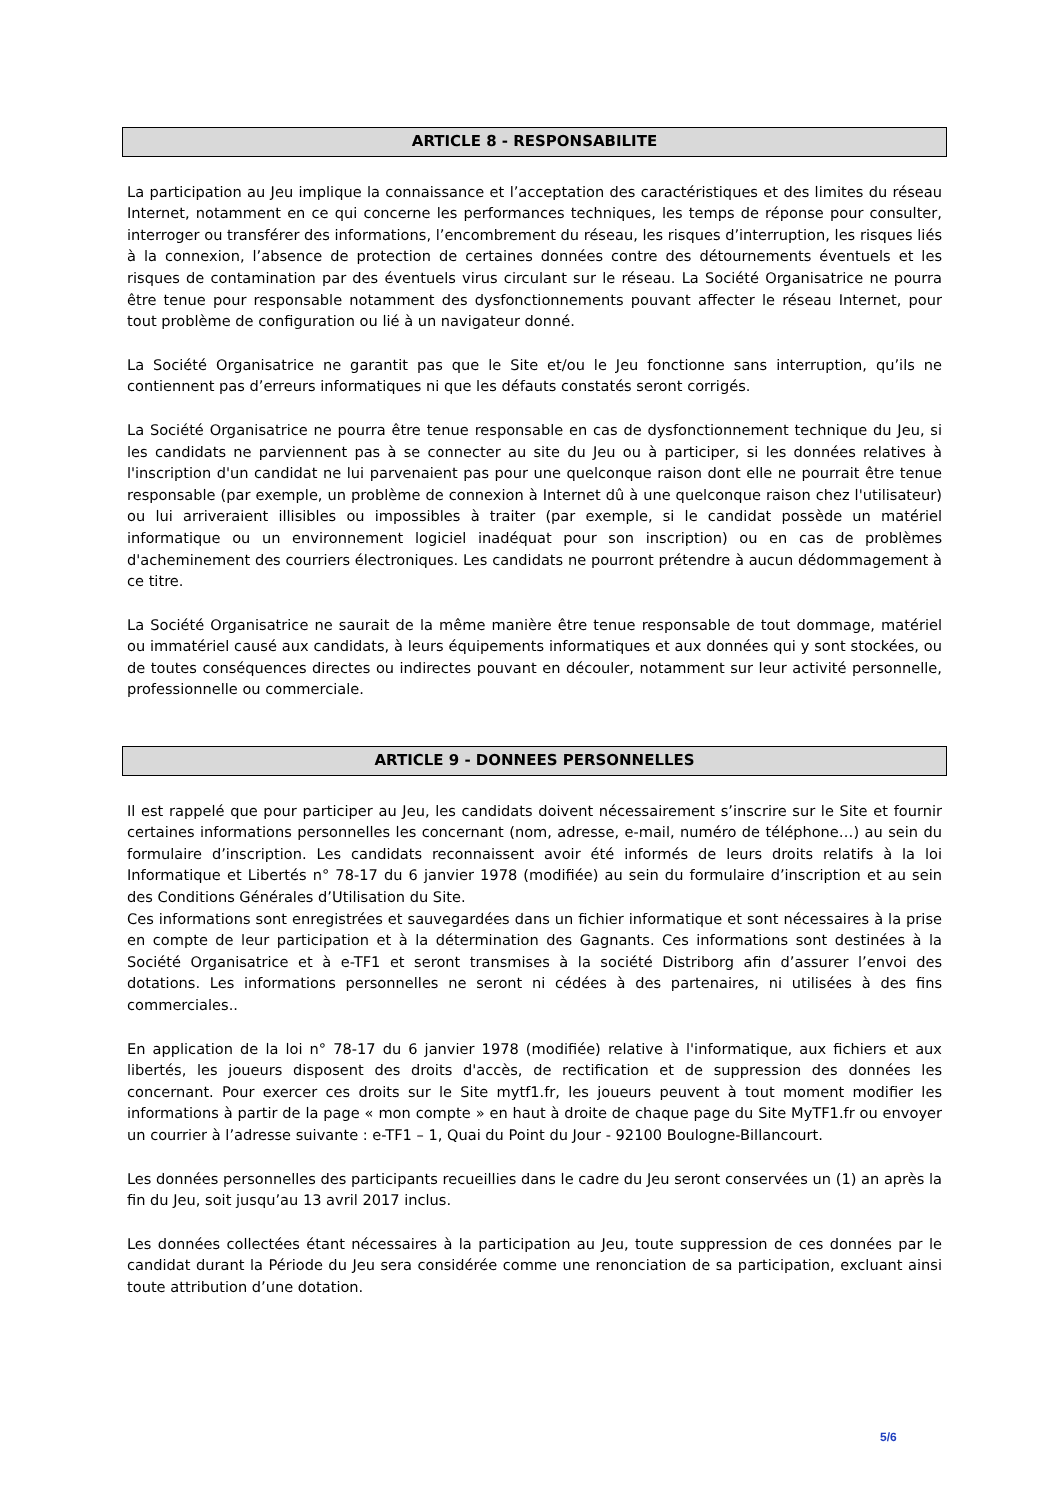ARTICLE 8 - RESPONSABILITE
La participation au Jeu implique la connaissance et l’acceptation des caractéristiques et des limites du réseau Internet, notamment en ce qui concerne les performances techniques, les temps de réponse pour consulter, interroger ou transférer des informations, l’encombrement du réseau, les risques d’interruption, les risques liés à la connexion, l’absence de protection de certaines données contre des détournements éventuels et les risques de contamination par des éventuels virus circulant sur le réseau. La Société Organisatrice ne pourra être tenue pour responsable notamment des dysfonctionnements pouvant affecter le réseau Internet, pour tout problème de configuration ou lié à un navigateur donné.
La Société Organisatrice ne garantit pas que le Site et/ou le Jeu fonctionne sans interruption, qu’ils ne contiennent pas d’erreurs informatiques ni que les défauts constatés seront corrigés.
La Société Organisatrice ne pourra être tenue responsable en cas de dysfonctionnement technique du Jeu, si les candidats ne parviennent pas à se connecter au site du Jeu ou à participer, si les données relatives à l'inscription d'un candidat ne lui parvenaient pas pour une quelconque raison dont elle ne pourrait être tenue responsable (par exemple, un problème de connexion à Internet dû à une quelconque raison chez l'utilisateur) ou lui arriveraient illisibles ou impossibles à traiter (par exemple, si le candidat possède un matériel informatique ou un environnement logiciel inadéquat pour son inscription) ou en cas de problèmes d'acheminement des courriers électroniques. Les candidats ne pourront prétendre à aucun dédommagement à ce titre.
La Société Organisatrice ne saurait de la même manière être tenue responsable de tout dommage, matériel ou immatériel causé aux candidats, à leurs équipements informatiques et aux données qui y sont stockées, ou de toutes conséquences directes ou indirectes pouvant en découler, notamment sur leur activité personnelle, professionnelle ou commerciale.
ARTICLE 9 - DONNEES PERSONNELLES
Il est rappelé que pour participer au Jeu, les candidats doivent nécessairement s’inscrire sur le Site et fournir certaines informations personnelles les concernant (nom, adresse, e-mail, numéro de téléphone…) au sein du formulaire d’inscription. Les candidats reconnaissent avoir été informés de leurs droits relatifs à la loi Informatique et Libertés n° 78-17 du 6 janvier 1978 (modifiée) au sein du formulaire d’inscription et au sein des Conditions Générales d’Utilisation du Site.
Ces informations sont enregistrées et sauvegardées dans un fichier informatique et sont nécessaires à la prise en compte de leur participation et à la détermination des Gagnants. Ces informations sont destinées à la Société Organisatrice et à e-TF1 et seront transmises à la société Distriborg afin d’assurer l’envoi des dotations. Les informations personnelles ne seront ni cédées à des partenaires, ni utilisées à des fins commerciales..
En application de la loi n° 78-17 du 6 janvier 1978 (modifiée) relative à l'informatique, aux fichiers et aux libertés, les joueurs disposent des droits d'accès, de rectification et de suppression des données les concernant. Pour exercer ces droits sur le Site mytf1.fr, les joueurs peuvent à tout moment modifier les informations à partir de la page « mon compte » en haut à droite de chaque page du Site MyTF1.fr ou envoyer un courrier à l’adresse suivante : e-TF1 – 1, Quai du Point du Jour - 92100 Boulogne-Billancourt.
Les données personnelles des participants recueillies dans le cadre du Jeu seront conservées un (1) an après la fin du Jeu, soit jusqu’au 13 avril 2017 inclus.
Les données collectées étant nécessaires à la participation au Jeu, toute suppression de ces données par le candidat durant la Période du Jeu sera considérée comme une renonciation de sa participation, excluant ainsi toute attribution d’une dotation.
5/6